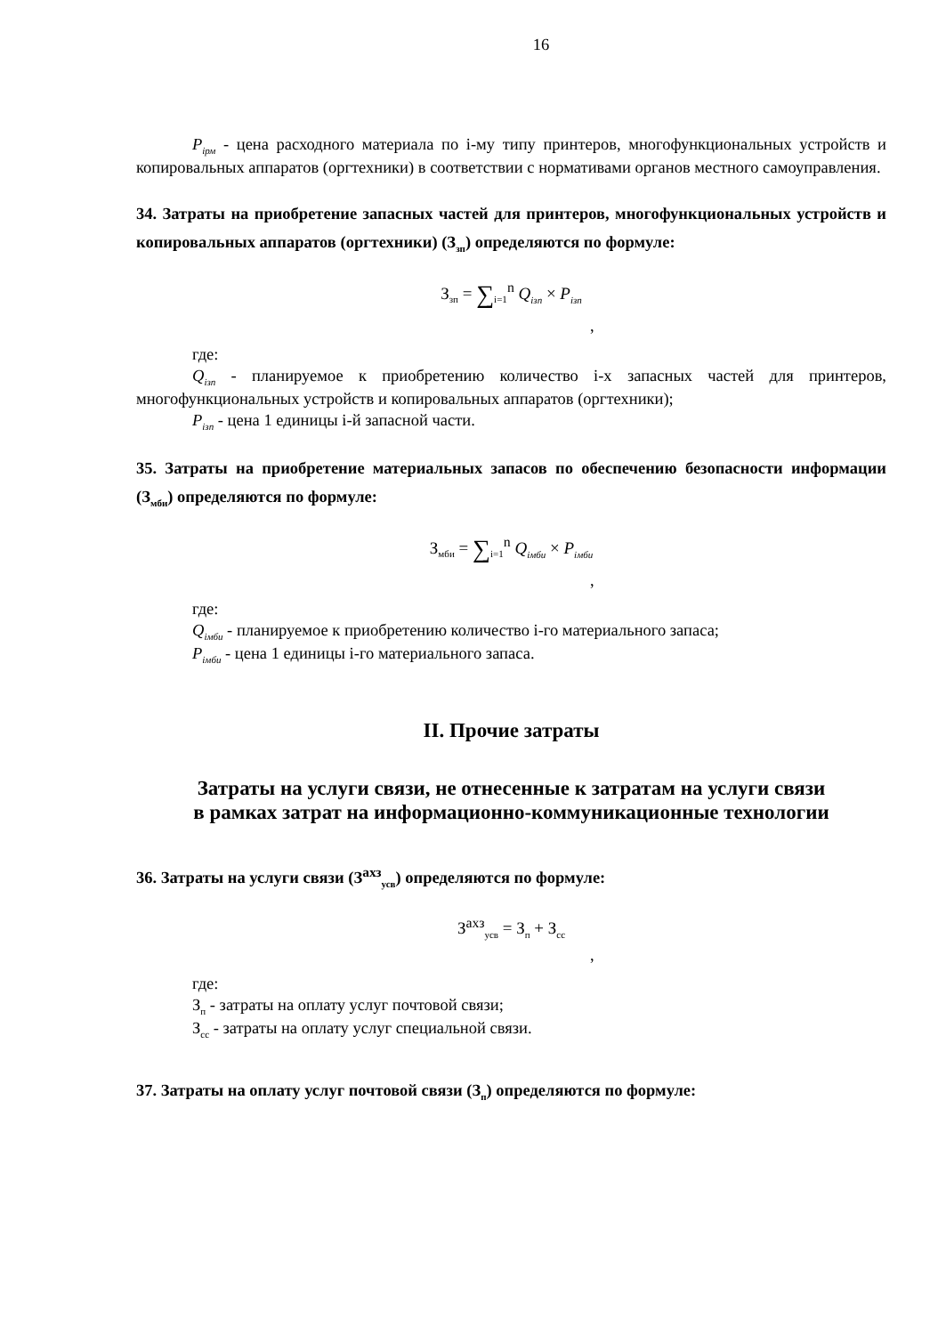16
P<sub>iрм</sub> - цена расходного материала по i-му типу принтеров, многофункциональных устройств и копировальных аппаратов (оргтехники) в соответствии с нормативами органов местного самоуправления.
34. Затраты на приобретение запасных частей для принтеров, многофункциональных устройств и копировальных аппаратов (оргтехники) (З<sub>зп</sub>) определяются по формуле:
З<sub>зп</sub> = ∑<sub>i=1</sub><sup>n</sup> Q<sub>iзп</sub> × P<sub>iзп</sub>
,
где:
Q<sub>iзп</sub> - планируемое к приобретению количество i-х запасных частей для принтеров, многофункциональных устройств и копировальных аппаратов (оргтехники);
P<sub>iзп</sub> - цена 1 единицы i-й запасной части.
35. Затраты на приобретение материальных запасов по обеспечению безопасности информации (З<sub>мби</sub>) определяются по формуле:
З<sub>мби</sub> = ∑<sub>i=1</sub><sup>n</sup> Q<sub>iмби</sub> × P<sub>iмби</sub>
,
где:
Q<sub>iмби</sub> - планируемое к приобретению количество i-го материального запаса;
P<sub>iмби</sub> - цена 1 единицы i-го материального запаса.
II. Прочие затраты
Затраты на услуги связи, не отнесенные к затратам на услуги связи
в рамках затрат на информационно-коммуникационные технологии
36. Затраты на услуги связи (З<sup>ахз</sup><sub>усв</sub>) определяются по формуле:
З<sup>ахз</sup><sub>усв</sub> = З<sub>п</sub> + З<sub>сс</sub>
,
где:
З<sub>п</sub> - затраты на оплату услуг почтовой связи;
З<sub>сс</sub> - затраты на оплату услуг специальной связи.
37. Затраты на оплату услуг почтовой связи (З<sub>п</sub>) определяются по формуле: